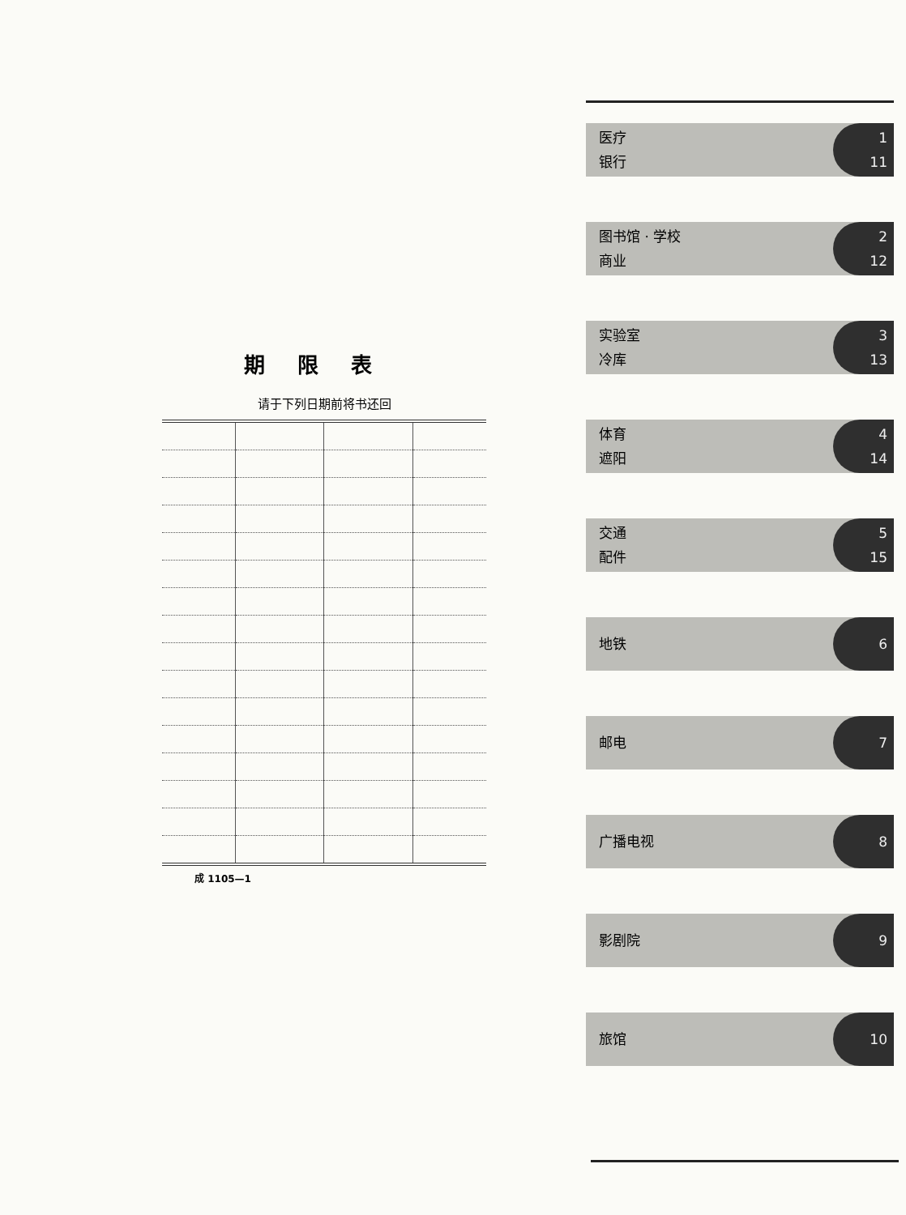期限表
请于下列日期前将书还回
成 1105—1
医疗
银行
1
11
图书馆 · 学校
商业
2
12
实验室
冷库
3
13
体育
遮阳
4
14
交通
配件
5
15
地铁
6
邮电
7
广播电视
8
影剧院
9
旅馆
10